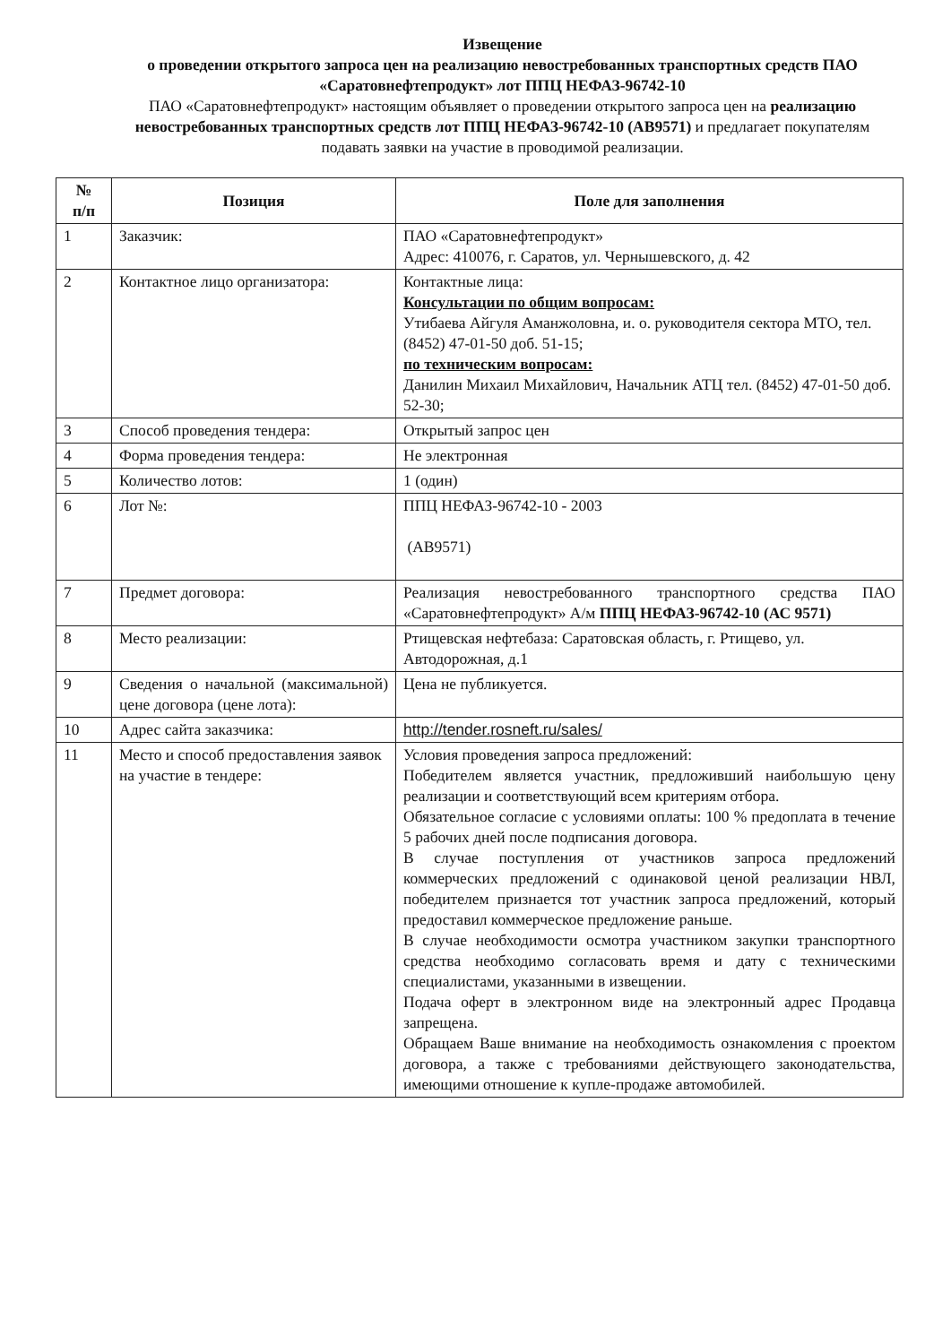Извещение
о проведении открытого запроса цен на реализацию невостребованных транспортных средств ПАО «Саратовнефтепродукт» лот ППЦ НЕФАЗ-96742-10
ПАО «Саратовнефтепродукт» настоящим объявляет о проведении открытого запроса цен на реализацию невостребованных транспортных средств лот ППЦ НЕФАЗ-96742-10 (АВ9571) и предлагает покупателям подавать заявки на участие в проводимой реализации.
| № п/п | Позиция | Поле для заполнения |
| --- | --- | --- |
| 1 | Заказчик: | ПАО «Саратовнефтепродукт» Адрес: 410076, г. Саратов, ул. Чернышевского, д. 42 |
| 2 | Контактное лицо организатора: | Контактные лица: Консультации по общим вопросам: Утибаева Айгуля Аманжоловна, и. о. руководителя сектора МТО, тел. (8452) 47-01-50 доб. 51-15; по техническим вопросам: Данилин Михаил Михайлович, Начальник АТЦ тел. (8452) 47-01-50 доб. 52-30; |
| 3 | Способ проведения тендера: | Открытый запрос цен |
| 4 | Форма проведения тендера: | Не электронная |
| 5 | Количество лотов: | 1 (один) |
| 6 | Лот №: | ППЦ НЕФАЗ-96742-10 - 2003 (АВ9571) |
| 7 | Предмет договора: | Реализация невостребованного транспортного средства ПАО «Саратовнефтепродукт» А/м ППЦ НЕФАЗ-96742-10 (АС 9571) |
| 8 | Место реализации: | Ртищевская нефтебаза: Саратовская область, г. Ртищево, ул. Автодорожная, д.1 |
| 9 | Сведения о начальной (максимальной) цене договора (цене лота): | Цена не публикуется. |
| 10 | Адрес сайта заказчика: | http://tender.rosneft.ru/sales/ |
| 11 | Место и способ предоставления заявок на участие в тендере: | Условия проведения запроса предложений: Победителем является участник, предложивший наибольшую цену реализации и соответствующий всем критериям отбора. Обязательное согласие с условиями оплаты: 100 % предоплата в течение 5 рабочих дней после подписания договора. В случае поступления от участников запроса предложений коммерческих предложений с одинаковой ценой реализации НВЛ, победителем признается тот участник запроса предложений, который предоставил коммерческое предложение раньше. В случае необходимости осмотра участником закупки транспортного средства необходимо согласовать время и дату с техническими специалистами, указанными в извещении. Подача оферт в электронном виде на электронный адрес Продавца запрещена. Обращаем Ваше внимание на необходимость ознакомления с проектом договора, а также с требованиями действующего законодательства, имеющими отношение к купле-продаже автомобилей. |